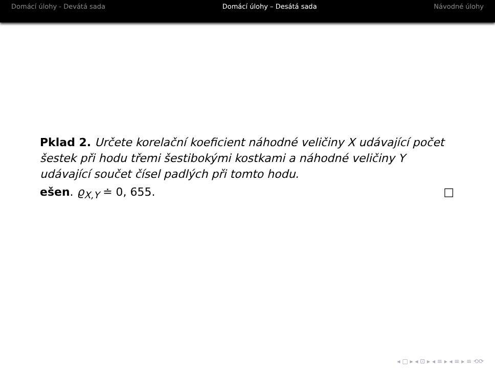Domácí úlohy - Devátá sada Domácí úlohy – Desátá sada Návodné úlohy
Pklad 2. Určete korelační koeficient náhodné veličiny X udávající počet šestek při hodu třemi šestibokými kostkami a náhodné veličiny Y udávající součet čísel padlých při tomto hodu.
ešen. ϱ<sub>X,Y</sub> ≐ 0, 655. □
◂ □ ▸ ◂ ⊡ ▸ ◂ ≡ ▸ ◂ ≡ ▸ ≡ ⟲⟳